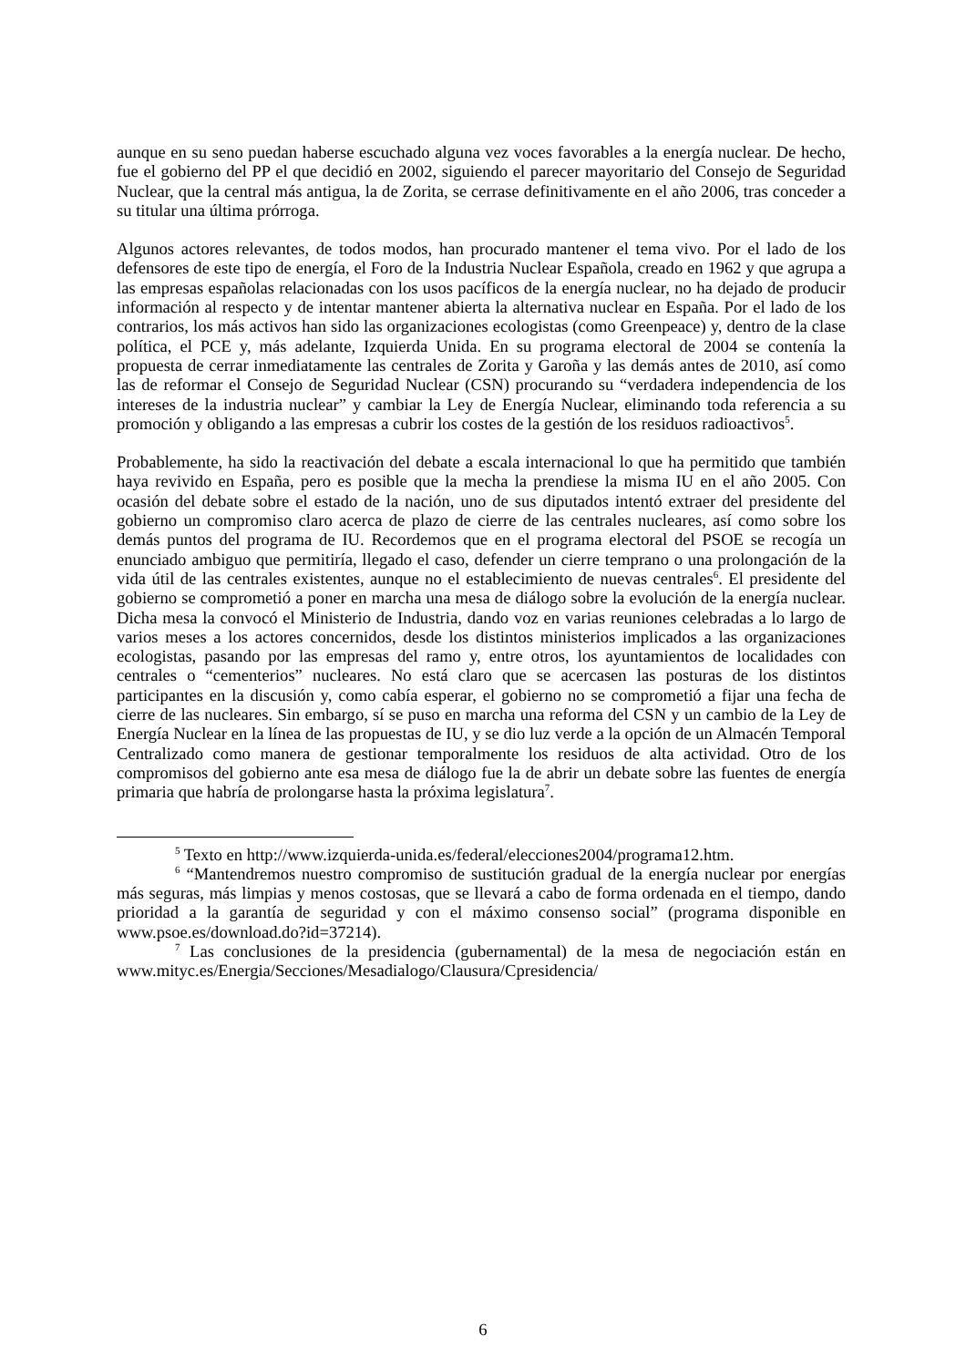aunque en su seno puedan haberse escuchado alguna vez voces favorables a la energía nuclear. De hecho, fue el gobierno del PP el que decidió en 2002, siguiendo el parecer mayoritario del Consejo de Seguridad Nuclear, que la central más antigua, la de Zorita, se cerrase definitivamente en el año 2006, tras conceder a su titular una última prórroga.
Algunos actores relevantes, de todos modos, han procurado mantener el tema vivo. Por el lado de los defensores de este tipo de energía, el Foro de la Industria Nuclear Española, creado en 1962 y que agrupa a las empresas españolas relacionadas con los usos pacíficos de la energía nuclear, no ha dejado de producir información al respecto y de intentar mantener abierta la alternativa nuclear en España. Por el lado de los contrarios, los más activos han sido las organizaciones ecologistas (como Greenpeace) y, dentro de la clase política, el PCE y, más adelante, Izquierda Unida. En su programa electoral de 2004 se contenía la propuesta de cerrar inmediatamente las centrales de Zorita y Garoña y las demás antes de 2010, así como las de reformar el Consejo de Seguridad Nuclear (CSN) procurando su “verdadera independencia de los intereses de la industria nuclear” y cambiar la Ley de Energía Nuclear, eliminando toda referencia a su promoción y obligando a las empresas a cubrir los costes de la gestión de los residuos radioactivos<sup>5</sup>.
Probablemente, ha sido la reactivación del debate a escala internacional lo que ha permitido que también haya revivido en España, pero es posible que la mecha la prendiese la misma IU en el año 2005. Con ocasión del debate sobre el estado de la nación, uno de sus diputados intentó extraer del presidente del gobierno un compromiso claro acerca de plazo de cierre de las centrales nucleares, así como sobre los demás puntos del programa de IU. Recordemos que en el programa electoral del PSOE se recogía un enunciado ambiguo que permitiría, llegado el caso, defender un cierre temprano o una prolongación de la vida útil de las centrales existentes, aunque no el establecimiento de nuevas centrales<sup>6</sup>. El presidente del gobierno se comprometió a poner en marcha una mesa de diálogo sobre la evolución de la energía nuclear. Dicha mesa la convocó el Ministerio de Industria, dando voz en varias reuniones celebradas a lo largo de varios meses a los actores concernidos, desde los distintos ministerios implicados a las organizaciones ecologistas, pasando por las empresas del ramo y, entre otros, los ayuntamientos de localidades con centrales o “cementerios” nucleares. No está claro que se acercasen las posturas de los distintos participantes en la discusión y, como cabía esperar, el gobierno no se comprometió a fijar una fecha de cierre de las nucleares. Sin embargo, sí se puso en marcha una reforma del CSN y un cambio de la Ley de Energía Nuclear en la línea de las propuestas de IU, y se dio luz verde a la opción de un Almacén Temporal Centralizado como manera de gestionar temporalmente los residuos de alta actividad. Otro de los compromisos del gobierno ante esa mesa de diálogo fue la de abrir un debate sobre las fuentes de energía primaria que habría de prolongarse hasta la próxima legislatura<sup>7</sup>.
<sup>5</sup> Texto en http://www.izquierda-unida.es/federal/elecciones2004/programa12.htm.
<sup>6</sup> “Mantendremos nuestro compromiso de sustitución gradual de la energía nuclear por energías más seguras, más limpias y menos costosas, que se llevará a cabo de forma ordenada en el tiempo, dando prioridad a la garantía de seguridad y con el máximo consenso social” (programa disponible en www.psoe.es/download.do?id=37214).
<sup>7</sup> Las conclusiones de la presidencia (gubernamental) de la mesa de negociación están en www.mityc.es/Energia/Secciones/Mesadialogo/Clausura/Cpresidencia/
6